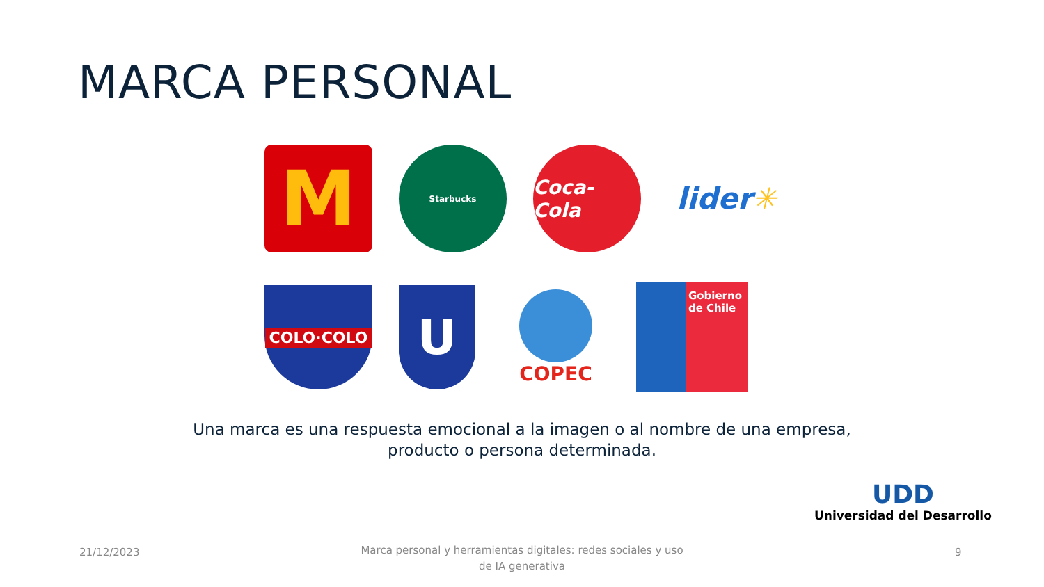MARCA PERSONAL
M
Starbucks
Coca-Cola
lider ✳
COLO·COLO
U
COPEC
Gobierno
de Chile
Una marca es una respuesta emocional a la imagen o al nombre de una empresa, producto o persona determinada.
UDD
Universidad del Desarrollo
21/12/2023
Marca personal y herramientas digitales: redes sociales y uso de IA generativa
9